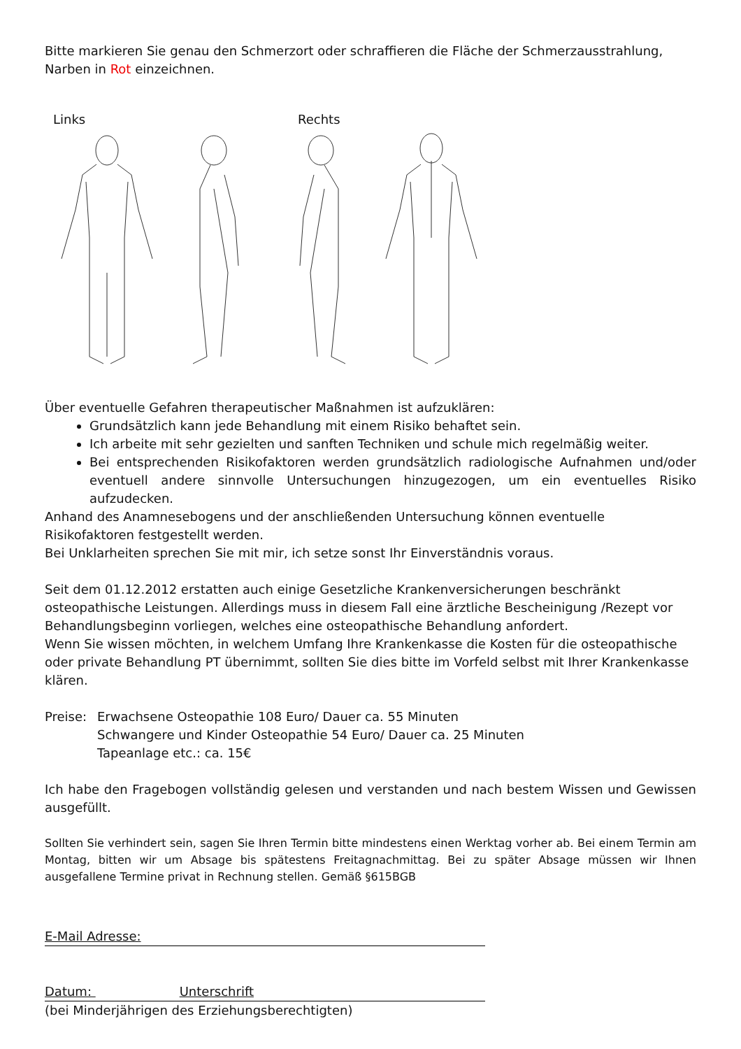Bitte markieren Sie genau den Schmerzort oder schraffieren die Fläche der Schmerzausstrahlung,
Narben in Rot einzeichnen.
Links Rechts
Über eventuelle Gefahren therapeutischer Maßnahmen ist aufzuklären:
Grundsätzlich kann jede Behandlung mit einem Risiko behaftet sein.
Ich arbeite mit sehr gezielten und sanften Techniken und schule mich regelmäßig weiter.
Bei entsprechenden Risikofaktoren werden grundsätzlich radiologische Aufnahmen und/oder eventuell andere sinnvolle Untersuchungen hinzugezogen, um ein eventuelles Risiko aufzudecken.
Anhand des Anamnesebogens und der anschließenden Untersuchung können eventuelle Risikofaktoren festgestellt werden.
Bei Unklarheiten sprechen Sie mit mir, ich setze sonst Ihr Einverständnis voraus.
Seit dem 01.12.2012 erstatten auch einige Gesetzliche Krankenversicherungen beschränkt osteopathische Leistungen. Allerdings muss in diesem Fall eine ärztliche Bescheinigung /Rezept vor Behandlungsbeginn vorliegen, welches eine osteopathische Behandlung anfordert.
Wenn Sie wissen möchten, in welchem Umfang Ihre Krankenkasse die Kosten für die osteopathische oder private Behandlung PT übernimmt, sollten Sie dies bitte im Vorfeld selbst mit Ihrer Krankenkasse klären.
Preise:
Erwachsene Osteopathie 108 Euro/ Dauer ca. 55 Minuten
Schwangere und Kinder Osteopathie 54 Euro/ Dauer ca. 25 Minuten
Tapeanlage etc.: ca. 15€
Ich habe den Fragebogen vollständig gelesen und verstanden und nach bestem Wissen und Gewissen ausgefüllt.
Sollten Sie verhindert sein, sagen Sie Ihren Termin bitte mindestens einen Werktag vorher ab. Bei einem Termin am Montag, bitten wir um Absage bis spätestens Freitagnachmittag. Bei zu später Absage müssen wir Ihnen ausgefallene Termine privat in Rechnung stellen. Gemäß §615BGB
E-Mail Adresse:
Datum: Unterschrift
(bei Minderjährigen des Erziehungsberechtigten)